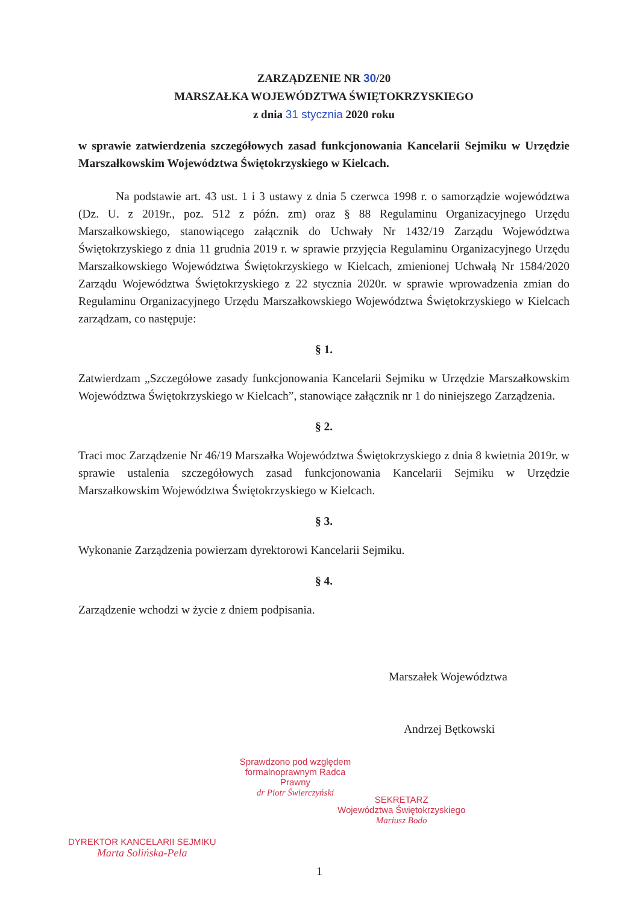ZARZĄDZENIE NR 30/20
MARSZAŁKA WOJEWÓDZTWA ŚWIĘTOKRZYSKIEGO
z dnia 31 stycznia 2020 roku
w sprawie zatwierdzenia szczegółowych zasad funkcjonowania Kancelarii Sejmiku w Urzędzie Marszałkowskim Województwa Świętokrzyskiego w Kielcach.
Na podstawie art. 43 ust. 1 i 3 ustawy z dnia 5 czerwca 1998 r. o samorządzie województwa (Dz. U. z 2019r., poz. 512 z późn. zm) oraz § 88 Regulaminu Organizacyjnego Urzędu Marszałkowskiego, stanowiącego załącznik do Uchwały Nr 1432/19 Zarządu Województwa Świętokrzyskiego z dnia 11 grudnia 2019 r. w sprawie przyjęcia Regulaminu Organizacyjnego Urzędu Marszałkowskiego Województwa Świętokrzyskiego w Kielcach, zmienionej Uchwałą Nr 1584/2020 Zarządu Województwa Świętokrzyskiego z 22 stycznia 2020r. w sprawie wprowadzenia zmian do Regulaminu Organizacyjnego Urzędu Marszałkowskiego Województwa Świętokrzyskiego w Kielcach zarządzam, co następuje:
§ 1.
Zatwierdzam „Szczegółowe zasady funkcjonowania Kancelarii Sejmiku w Urzędzie Marszałkowskim Województwa Świętokrzyskiego w Kielcach”, stanowiące załącznik nr 1 do niniejszego Zarządzenia.
§ 2.
Traci moc Zarządzenie Nr 46/19 Marszałka Województwa Świętokrzyskiego z dnia 8 kwietnia 2019r. w sprawie ustalenia szczegółowych zasad funkcjonowania Kancelarii Sejmiku w Urzędzie Marszałkowskim Województwa Świętokrzyskiego w Kielcach.
§ 3.
Wykonanie Zarządzenia powierzam dyrektorowi Kancelarii Sejmiku.
§ 4.
Zarządzenie wchodzi w życie z dniem podpisania.
Marszałek Województwa
Andrzej Bętkowski
Sprawdzono pod względem formalnoprawnym Radca Prawny
dr Piotr Świerczyński
SEKRETARZ
Województwa Świętokrzyskiego
Mariusz Bodo
DYREKTOR KANCELARII SEJMIKU
Marta Solińska-Pela
1